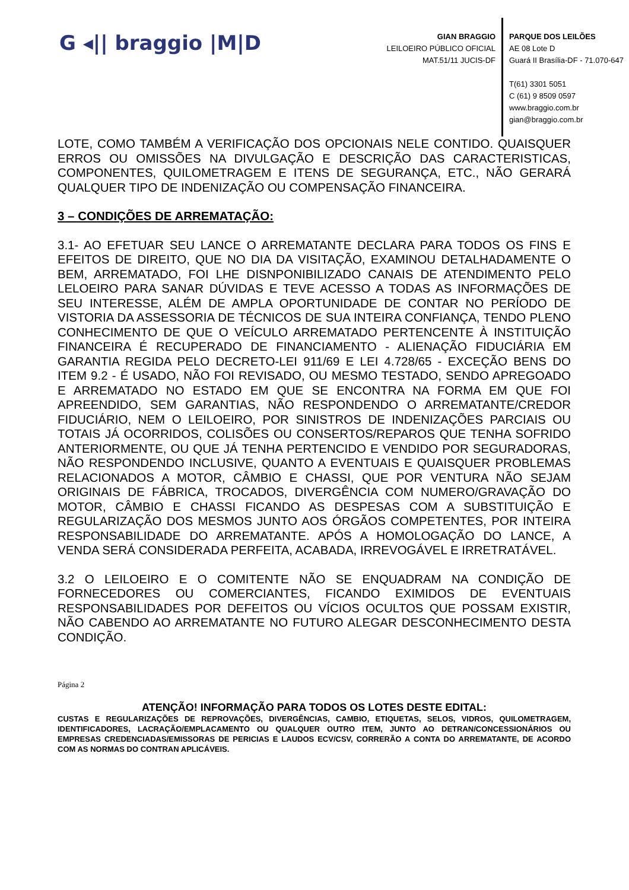G ◂|| braggio |M|D
GIAN BRAGGIO
LEILOEIRO PÚBLICO OFICIAL
MAT.51/11 JUCIS-DF
PARQUE DOS LEILÕES
AE 08 Lote D
Guará II Brasília-DF - 71.070-647
T(61) 3301 5051
C (61) 9 8509 0597
www.braggio.com.br
gian@braggio.com.br
LOTE, COMO TAMBÉM A VERIFICAÇÃO DOS OPCIONAIS NELE CONTIDO. QUAISQUER ERROS OU OMISSÕES NA DIVULGAÇÃO E DESCRIÇÃO DAS CARACTERISTICAS, COMPONENTES, QUILOMETRAGEM E ITENS DE SEGURANÇA, ETC., NÃO GERARÁ QUALQUER TIPO DE INDENIZAÇÃO OU COMPENSAÇÃO FINANCEIRA.
3 – CONDIÇÕES DE ARREMATAÇÃO:
3.1- AO EFETUAR SEU LANCE O ARREMATANTE DECLARA PARA TODOS OS FINS E EFEITOS DE DIREITO, QUE NO DIA DA VISITAÇÃO, EXAMINOU DETALHADAMENTE O BEM, ARREMATADO, FOI LHE DISNPONIBILIZADO CANAIS DE ATENDIMENTO PELO LELOEIRO PARA SANAR DÚVIDAS E TEVE ACESSO A TODAS AS INFORMAÇÕES DE SEU INTERESSE, ALÉM DE AMPLA OPORTUNIDADE DE CONTAR NO PERÍODO DE VISTORIA DA ASSESSORIA DE TÉCNICOS DE SUA INTEIRA CONFIANÇA, TENDO PLENO CONHECIMENTO DE QUE O VEÍCULO ARREMATADO PERTENCENTE À INSTITUIÇÃO FINANCEIRA É RECUPERADO DE FINANCIAMENTO - ALIENAÇÃO FIDUCIÁRIA EM GARANTIA REGIDA PELO DECRETO-LEI 911/69 E LEI 4.728/65 - EXCEÇÃO BENS DO ITEM 9.2 - É USADO, NÃO FOI REVISADO, OU MESMO TESTADO, SENDO APREGOADO E ARREMATADO NO ESTADO EM QUE SE ENCONTRA NA FORMA EM QUE FOI APREENDIDO, SEM GARANTIAS, NÃO RESPONDENDO O ARREMATANTE/CREDOR FIDUCIÁRIO, NEM O LEILOEIRO, POR SINISTROS DE INDENIZAÇÕES PARCIAIS OU TOTAIS JÁ OCORRIDOS, COLISÕES OU CONSERTOS/REPAROS QUE TENHA SOFRIDO ANTERIORMENTE, OU QUE JÁ TENHA PERTENCIDO E VENDIDO POR SEGURADORAS, NÃO RESPONDENDO INCLUSIVE, QUANTO A EVENTUAIS E QUAISQUER PROBLEMAS RELACIONADOS A MOTOR, CÂMBIO E CHASSI, QUE POR VENTURA NÃO SEJAM ORIGINAIS DE FÁBRICA, TROCADOS, DIVERGÊNCIA COM NUMERO/GRAVAÇÃO DO MOTOR, CÂMBIO E CHASSI FICANDO AS DESPESAS COM A SUBSTITUIÇÃO E REGULARIZAÇÃO DOS MESMOS JUNTO AOS ÓRGÃOS COMPETENTES, POR INTEIRA RESPONSABILIDADE DO ARREMATANTE. APÓS A HOMOLOGAÇÃO DO LANCE, A VENDA SERÁ CONSIDERADA PERFEITA, ACABADA, IRREVOGÁVEL E IRRETRATÁVEL.
3.2 O LEILOEIRO E O COMITENTE NÃO SE ENQUADRAM NA CONDIÇÃO DE FORNECEDORES OU COMERCIANTES, FICANDO EXIMIDOS DE EVENTUAIS RESPONSABILIDADES POR DEFEITOS OU VÍCIOS OCULTOS QUE POSSAM EXISTIR, NÃO CABENDO AO ARREMATANTE NO FUTURO ALEGAR DESCONHECIMENTO DESTA CONDIÇÃO.
Página 2
ATENÇÃO! INFORMAÇÃO PARA TODOS OS LOTES DESTE EDITAL:
CUSTAS E REGULARIZAÇÕES DE REPROVAÇÕES, DIVERGÊNCIAS, CAMBIO, ETIQUETAS, SELOS, VIDROS, QUILOMETRAGEM, IDENTIFICADORES, LACRAÇÃO/EMPLACAMENTO OU QUALQUER OUTRO ITEM, JUNTO AO DETRAN/CONCESSIONÁRIOS OU EMPRESAS CREDENCIADAS/EMISSORAS DE PERICIAS E LAUDOS ECV/CSV, CORRERÃO A CONTA DO ARREMATANTE, DE ACORDO COM AS NORMAS DO CONTRAN APLICÁVEIS.